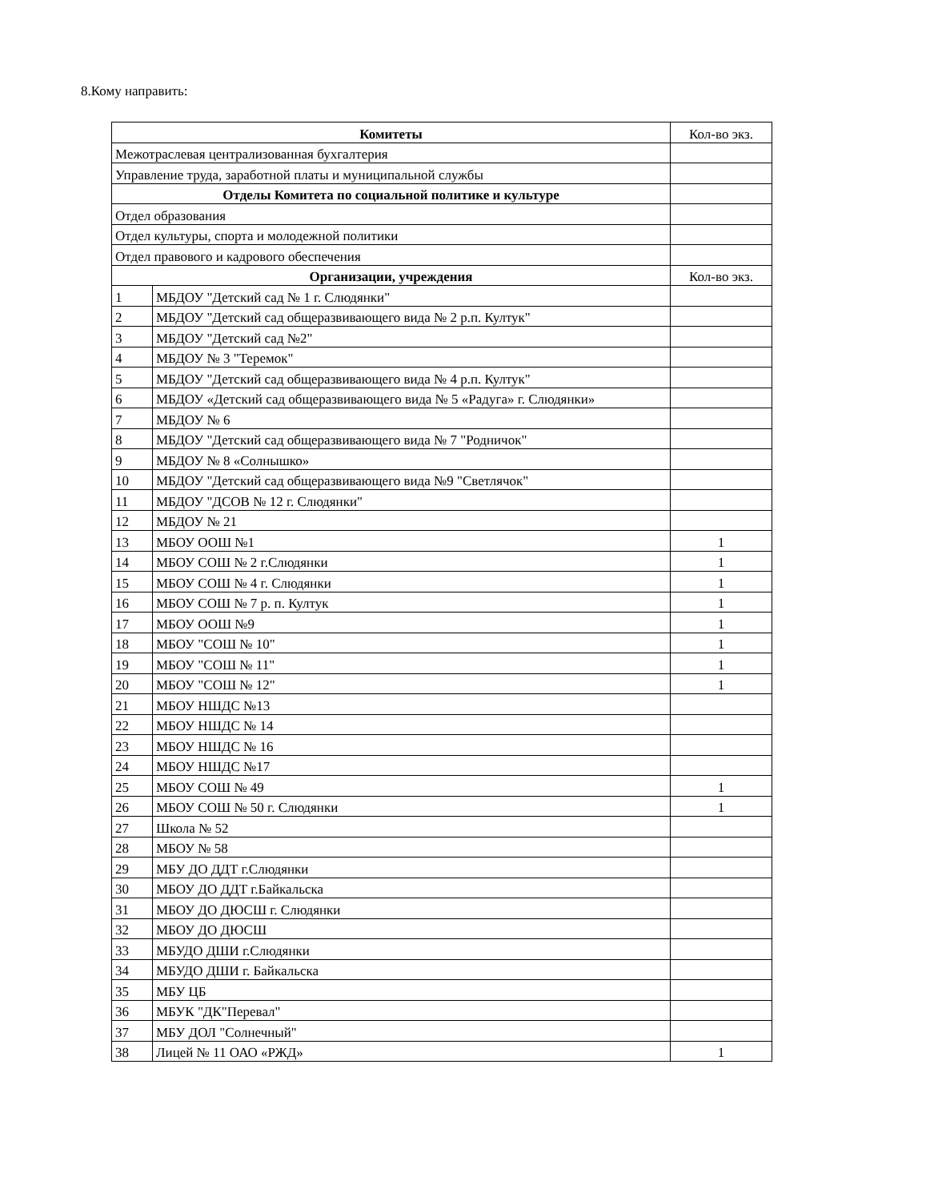8.Кому направить:
| Комитеты | | Кол-во экз. |
| Межотраслевая централизованная бухгалтерия | | |
| Управление труда, заработной платы и муниципальной службы | | |
| Отделы Комитета по социальной политике и культуре | | |
| Отдел образования | | |
| Отдел культуры, спорта и молодежной политики | | |
| Отдел правового и кадрового обеспечения | | |
| Организации, учреждения | | Кол-во экз. |
| 1 | МБДОУ "Детский сад № 1 г. Слюдянки" | |
| 2 | МБДОУ "Детский сад общеразвивающего вида № 2 р.п. Култук" | |
| 3 | МБДОУ "Детский сад №2" | |
| 4 | МБДОУ № 3 "Теремок" | |
| 5 | МБДОУ "Детский сад общеразвивающего вида № 4 р.п. Култук" | |
| 6 | МБДОУ «Детский сад общеразвивающего вида № 5 «Радуга» г. Слюдянки» | |
| 7 | МБДОУ № 6 | |
| 8 | МБДОУ "Детский сад общеразвивающего вида № 7 "Родничок" | |
| 9 | МБДОУ № 8 «Солнышко» | |
| 10 | МБДОУ "Детский сад общеразвивающего вида №9 "Светлячок" | |
| 11 | МБДОУ "ДСОВ № 12 г. Слюдянки" | |
| 12 | МБДОУ № 21 | |
| 13 | МБОУ ООШ №1 | 1 |
| 14 | МБОУ СОШ № 2 г.Слюдянки | 1 |
| 15 | МБОУ СОШ № 4 г. Слюдянки | 1 |
| 16 | МБОУ СОШ № 7 р. п. Култук | 1 |
| 17 | МБОУ ООШ №9 | 1 |
| 18 | МБОУ "СОШ № 10" | 1 |
| 19 | МБОУ "СОШ № 11" | 1 |
| 20 | МБОУ "СОШ № 12" | 1 |
| 21 | МБОУ НШДС №13 | |
| 22 | МБОУ НШДС № 14 | |
| 23 | МБОУ НШДС № 16 | |
| 24 | МБОУ НШДС №17 | |
| 25 | МБОУ СОШ № 49 | 1 |
| 26 | МБОУ СОШ № 50 г. Слюдянки | 1 |
| 27 | Школа № 52 | |
| 28 | МБОУ № 58 | |
| 29 | МБУ ДО ДДТ г.Слюдянки | |
| 30 | МБОУ ДО ДДТ г.Байкальска | |
| 31 | МБОУ ДО ДЮСШ г. Слюдянки | |
| 32 | МБОУ ДО ДЮСШ | |
| 33 | МБУДО ДШИ г.Слюдянки | |
| 34 | МБУДО ДШИ г. Байкальска | |
| 35 | МБУ ЦБ | |
| 36 | МБУК "ДК"Перевал" | |
| 37 | МБУ ДОЛ "Солнечный" | |
| 38 | Лицей № 11 ОАО «РЖД» | 1 |